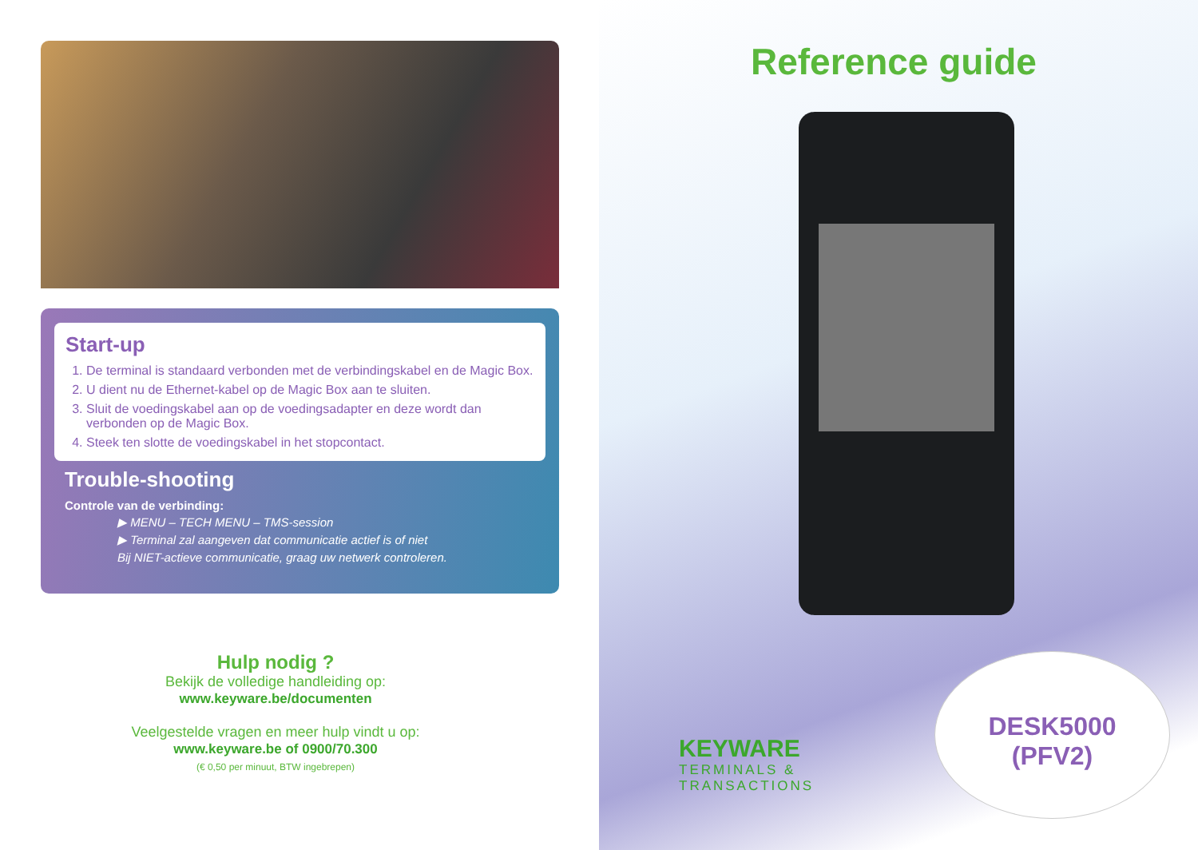Start-up
1. De terminal is standaard verbonden met de verbindingskabel en de Magic Box.
2. U dient nu de Ethernet-kabel op de Magic Box aan te sluiten.
3. Sluit de voedingskabel aan op de voedingsadapter en deze wordt dan verbonden op de Magic Box.
4. Steek ten slotte de voedingskabel in het stopcontact.
Trouble-shooting
Controle van de verbinding:
▶ MENU – TECH MENU – TMS-session
▶ Terminal zal aangeven dat communicatie actief is of niet
Bij NIET-actieve communicatie, graag uw netwerk controleren.
Hulp nodig ?
Bekijk de volledige handleiding op:
www.keyware.be/documenten
Veelgestelde vragen en meer hulp vindt u op:
www.keyware.be of 0900/70.300
(€ 0,50 per minuut, BTW ingebrepen)
Reference guide
KEYWARE
TERMINALS &
TRANSACTIONS
DESK5000
(PFV2)